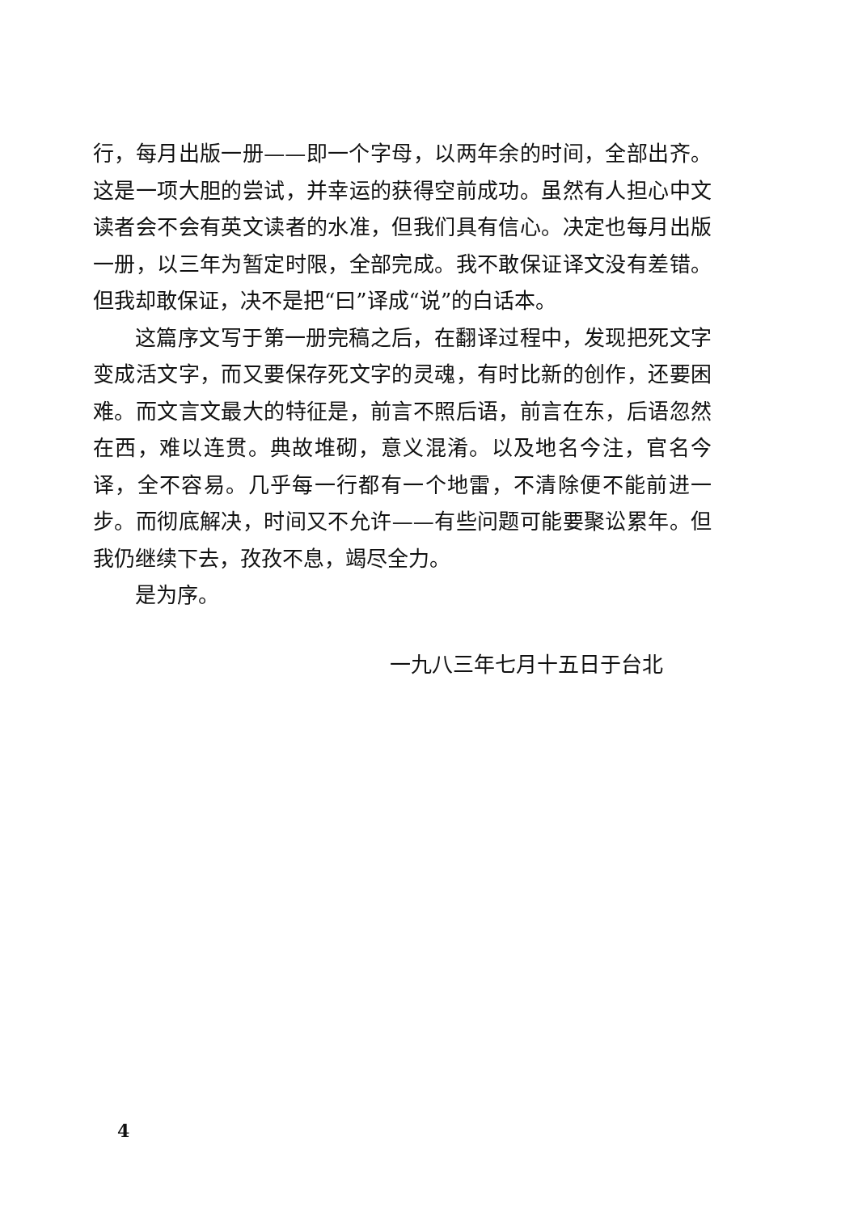行，每月出版一册——即一个字母，以两年余的时间，全部出齐。这是一项大胆的尝试，并幸运的获得空前成功。虽然有人担心中文读者会不会有英文读者的水准，但我们具有信心。决定也每月出版一册，以三年为暂定时限，全部完成。我不敢保证译文没有差错。但我却敢保证，决不是把“曰”译成“说”的白话本。
这篇序文写于第一册完稿之后，在翻译过程中，发现把死文字变成活文字，而又要保存死文字的灵魂，有时比新的创作，还要困难。而文言文最大的特征是，前言不照后语，前言在东，后语忽然在西，难以连贯。典故堆砌，意义混淆。以及地名今注，官名今译，全不容易。几乎每一行都有一个地雷，不清除便不能前进一步。而彻底解决，时间又不允许——有些问题可能要聚讼累年。但我仍继续下去，孜孜不息，竭尽全力。
是为序。
一九八三年七月十五日于台北
4